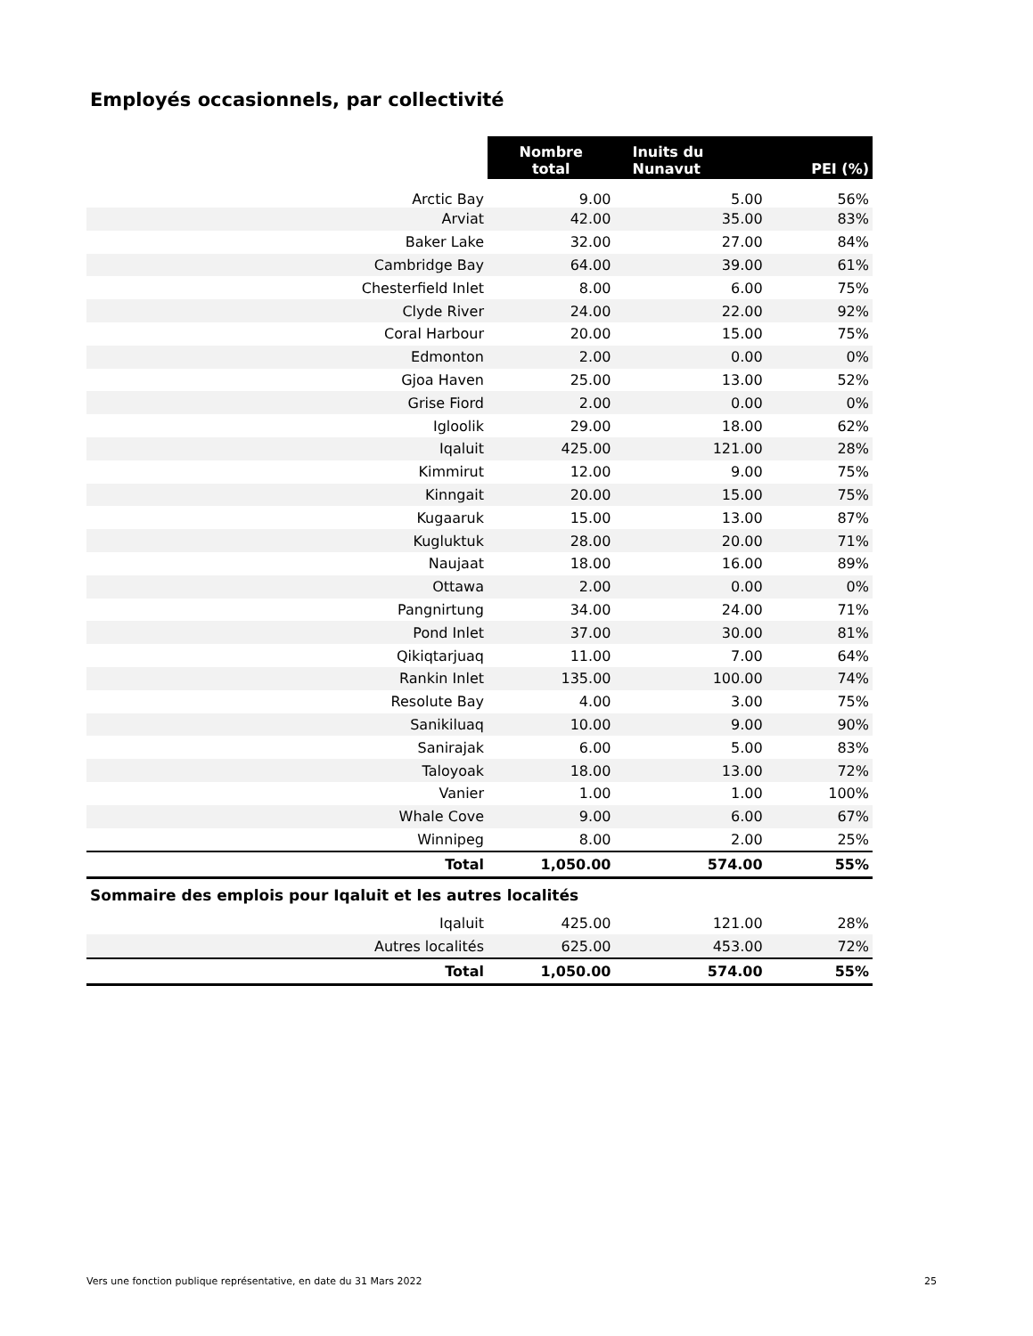Employés occasionnels, par collectivité
| | Nombre total | Inuits du Nunavut | PEI (%) |
| Arctic Bay | 9.00 | 5.00 | 56% |
| Arviat | 42.00 | 35.00 | 83% |
| Baker Lake | 32.00 | 27.00 | 84% |
| Cambridge Bay | 64.00 | 39.00 | 61% |
| Chesterfield Inlet | 8.00 | 6.00 | 75% |
| Clyde River | 24.00 | 22.00 | 92% |
| Coral Harbour | 20.00 | 15.00 | 75% |
| Edmonton | 2.00 | 0.00 | 0% |
| Gjoa Haven | 25.00 | 13.00 | 52% |
| Grise Fiord | 2.00 | 0.00 | 0% |
| Igloolik | 29.00 | 18.00 | 62% |
| Iqaluit | 425.00 | 121.00 | 28% |
| Kimmirut | 12.00 | 9.00 | 75% |
| Kinngait | 20.00 | 15.00 | 75% |
| Kugaaruk | 15.00 | 13.00 | 87% |
| Kugluktuk | 28.00 | 20.00 | 71% |
| Naujaat | 18.00 | 16.00 | 89% |
| Ottawa | 2.00 | 0.00 | 0% |
| Pangnirtung | 34.00 | 24.00 | 71% |
| Pond Inlet | 37.00 | 30.00 | 81% |
| Qikiqtarjuaq | 11.00 | 7.00 | 64% |
| Rankin Inlet | 135.00 | 100.00 | 74% |
| Resolute Bay | 4.00 | 3.00 | 75% |
| Sanikiluaq | 10.00 | 9.00 | 90% |
| Sanirajak | 6.00 | 5.00 | 83% |
| Taloyoak | 18.00 | 13.00 | 72% |
| Vanier | 1.00 | 1.00 | 100% |
| Whale Cove | 9.00 | 6.00 | 67% |
| Winnipeg | 8.00 | 2.00 | 25% |
| Total | 1,050.00 | 574.00 | 55% |
| Sommaire des emplois pour Iqaluit et les autres localités | | | |
| Iqaluit | 425.00 | 121.00 | 28% |
| Autres localités | 625.00 | 453.00 | 72% |
| Total | 1,050.00 | 574.00 | 55% |
Vers une fonction publique représentative, en date du 31 Mars 2022 25